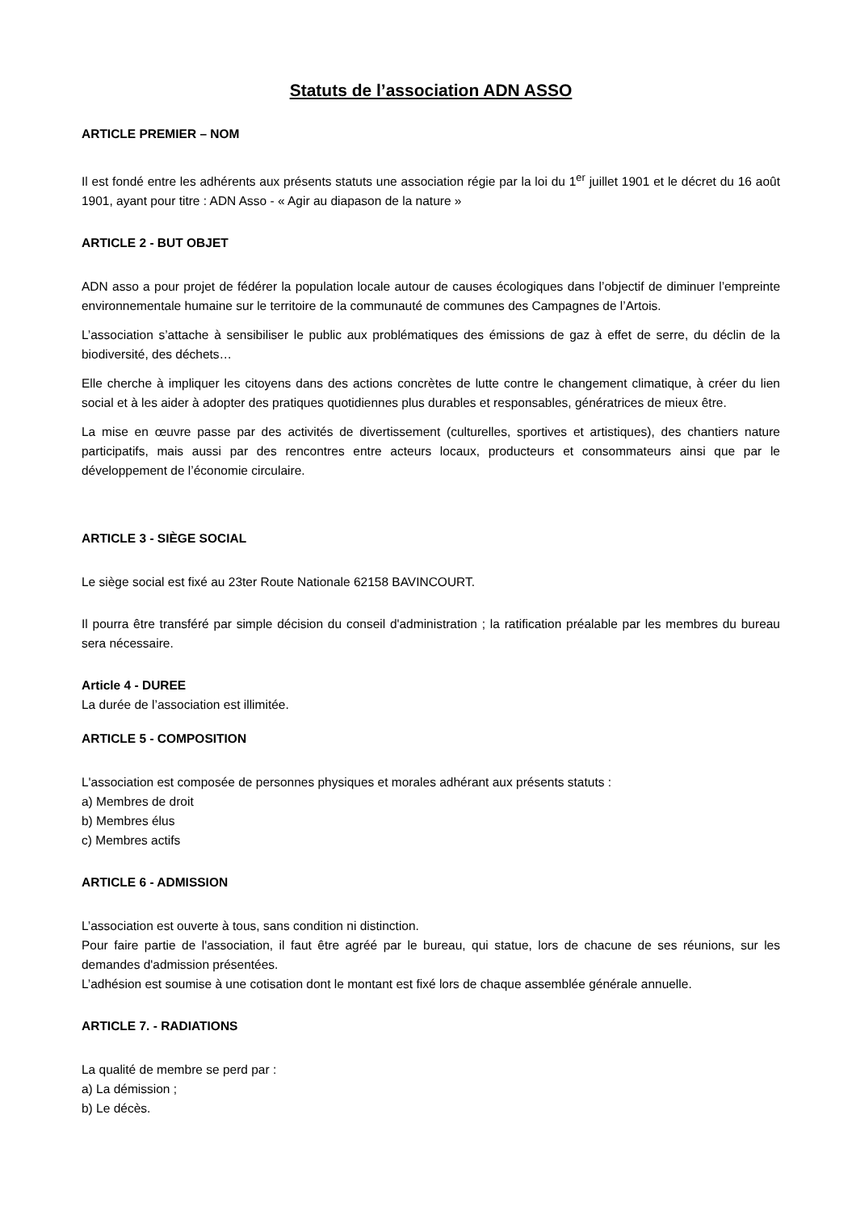Statuts de l’association ADN ASSO
ARTICLE PREMIER – NOM
Il est fondé entre les adhérents aux présents statuts une association régie par la loi du 1<sup>er</sup> juillet 1901 et le décret du 16 août 1901, ayant pour titre : ADN Asso - « Agir au diapason de la nature »
ARTICLE 2 - BUT OBJET
ADN asso a pour projet de fédérer la population locale autour de causes écologiques dans l’objectif de diminuer l’empreinte environnementale humaine sur le territoire de la communauté de communes des Campagnes de l’Artois.
L’association s’attache à sensibiliser le public aux problématiques des émissions de gaz à effet de serre, du déclin de la biodiversité, des déchets…
Elle cherche à impliquer les citoyens dans des actions concrètes de lutte contre le changement climatique, à créer du lien social et à les aider à adopter des pratiques quotidiennes plus durables et responsables, génératrices de mieux être.
La mise en œuvre passe par des activités de divertissement (culturelles, sportives et artistiques), des chantiers nature participatifs, mais aussi par des rencontres entre acteurs locaux, producteurs et consommateurs ainsi que par le développement de l’économie circulaire.
ARTICLE 3 - SIÈGE SOCIAL
Le siège social est fixé au 23ter Route Nationale 62158 BAVINCOURT.
Il pourra être transféré par simple décision du conseil d'administration ; la ratification préalable par les membres du bureau sera nécessaire.
Article 4 - DUREE
La durée de l’association est illimitée.
ARTICLE 5 - COMPOSITION
L'association est composée de personnes physiques et morales adhérant aux présents statuts :
a) Membres de droit
b) Membres élus
c) Membres actifs
ARTICLE 6 - ADMISSION
L’association est ouverte à tous, sans condition ni distinction.
Pour faire partie de l'association, il faut être agréé par le bureau, qui statue, lors de chacune de ses réunions, sur les demandes d'admission présentées.
L’adhésion est soumise à une cotisation dont le montant est fixé lors de chaque assemblée générale annuelle.
ARTICLE 7. - RADIATIONS
La qualité de membre se perd par :
a) La démission ;
b) Le décès.